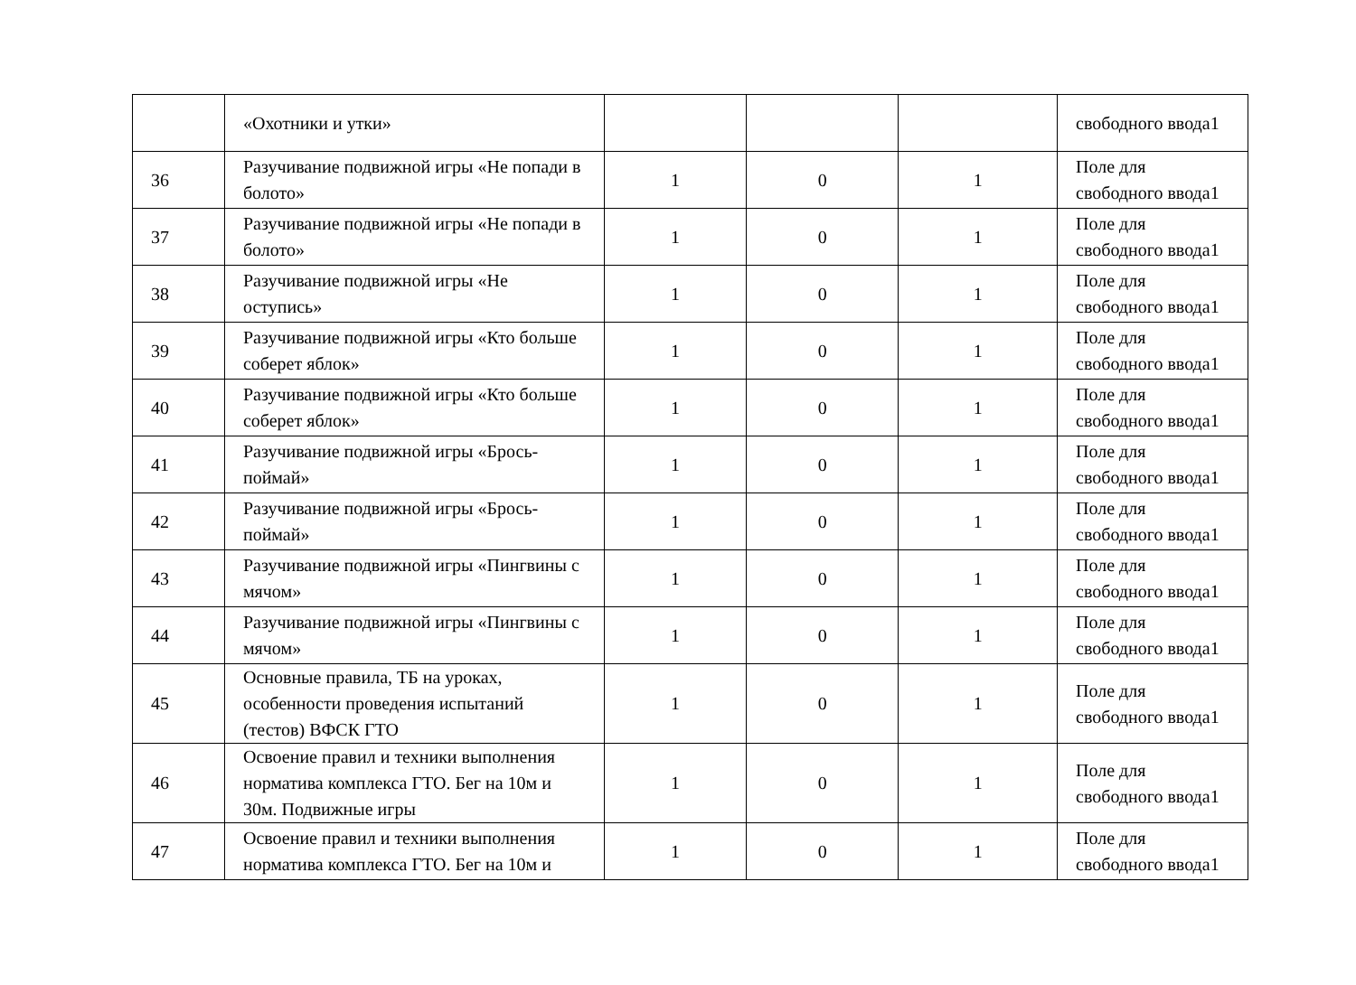| | «Охотники и утки» | | | | свободного ввода1 |
| 36 | Разучивание подвижной игры «Не попади в болото» | 1 | 0 | 1 | Поле для свободного ввода1 |
| 37 | Разучивание подвижной игры «Не попади в болото» | 1 | 0 | 1 | Поле для свободного ввода1 |
| 38 | Разучивание подвижной игры «Не оступись» | 1 | 0 | 1 | Поле для свободного ввода1 |
| 39 | Разучивание подвижной игры «Кто больше соберет яблок» | 1 | 0 | 1 | Поле для свободного ввода1 |
| 40 | Разучивание подвижной игры «Кто больше соберет яблок» | 1 | 0 | 1 | Поле для свободного ввода1 |
| 41 | Разучивание подвижной игры «Брось-поймай» | 1 | 0 | 1 | Поле для свободного ввода1 |
| 42 | Разучивание подвижной игры «Брось-поймай» | 1 | 0 | 1 | Поле для свободного ввода1 |
| 43 | Разучивание подвижной игры «Пингвины с мячом» | 1 | 0 | 1 | Поле для свободного ввода1 |
| 44 | Разучивание подвижной игры «Пингвины с мячом» | 1 | 0 | 1 | Поле для свободного ввода1 |
| 45 | Основные правила, ТБ на уроках, особенности проведения испытаний (тестов) ВФСК ГТО | 1 | 0 | 1 | Поле для свободного ввода1 |
| 46 | Освоение правил и техники выполнения норматива комплекса ГТО. Бег на 10м и 30м. Подвижные игры | 1 | 0 | 1 | Поле для свободного ввода1 |
| 47 | Освоение правил и техники выполнения норматива комплекса ГТО. Бег на 10м и | 1 | 0 | 1 | Поле для свободного ввода1 |